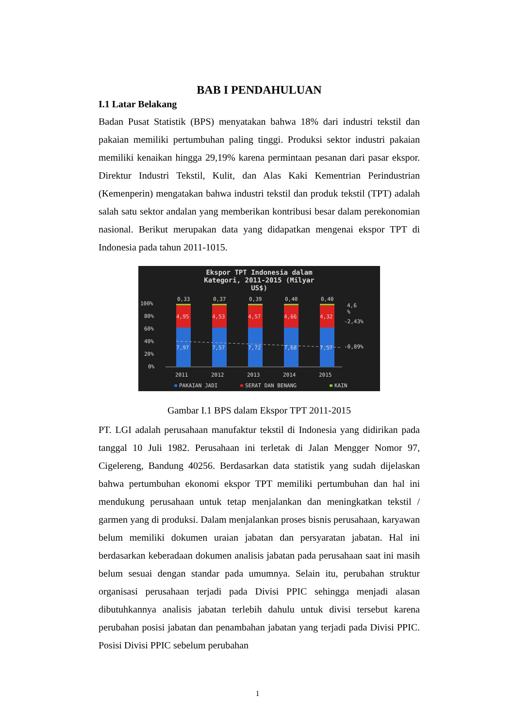BAB I PENDAHULUAN
I.1 Latar Belakang
Badan Pusat Statistik (BPS) menyatakan bahwa 18% dari industri tekstil dan pakaian memiliki pertumbuhan paling tinggi. Produksi sektor industri pakaian memiliki kenaikan hingga 29,19% karena permintaan pesanan dari pasar ekspor. Direktur Industri Tekstil, Kulit, dan Alas Kaki Kementrian Perindustrian (Kemenperin) mengatakan bahwa industri tekstil dan produk tekstil (TPT) adalah salah satu sektor andalan yang memberikan kontribusi besar dalam perekonomian nasional. Berikut merupakan data yang didapatkan mengenai ekspor TPT di Indonesia pada tahun 2011-1015.
Ekspor TPT Indonesia dalam
Kategori, 2011-2015 (Milyar
US$)
100%
80%
60%
40%
20%
0%
0,33
0,37
0,39
0,40
0,40
4,95
4,53
4,57
4,66
4,32
7,97
7,57
7,72
7,68
7,57
4,6
%
-2,43%
-0,89%
2011
2012
2013
2014
2015
PAKAIAN JADI
SERAT DAN BENANG
KAIN
Gambar I.1 BPS dalam Ekspor TPT 2011-2015
PT. LGI adalah perusahaan manufaktur tekstil di Indonesia yang didirikan pada tanggal 10 Juli 1982. Perusahaan ini terletak di Jalan Mengger Nomor 97, Cigelereng, Bandung 40256. Berdasarkan data statistik yang sudah dijelaskan bahwa pertumbuhan ekonomi ekspor TPT memiliki pertumbuhan dan hal ini mendukung perusahaan untuk tetap menjalankan dan meningkatkan tekstil / garmen yang di produksi. Dalam menjalankan proses bisnis perusahaan, karyawan belum memiliki dokumen uraian jabatan dan persyaratan jabatan. Hal ini berdasarkan keberadaan dokumen analisis jabatan pada perusahaan saat ini masih belum sesuai dengan standar pada umumnya. Selain itu, perubahan struktur organisasi perusahaan terjadi pada Divisi PPIC sehingga menjadi alasan dibutuhkannya analisis jabatan terlebih dahulu untuk divisi tersebut karena perubahan posisi jabatan dan penambahan jabatan yang terjadi pada Divisi PPIC. Posisi Divisi PPIC sebelum perubahan
1